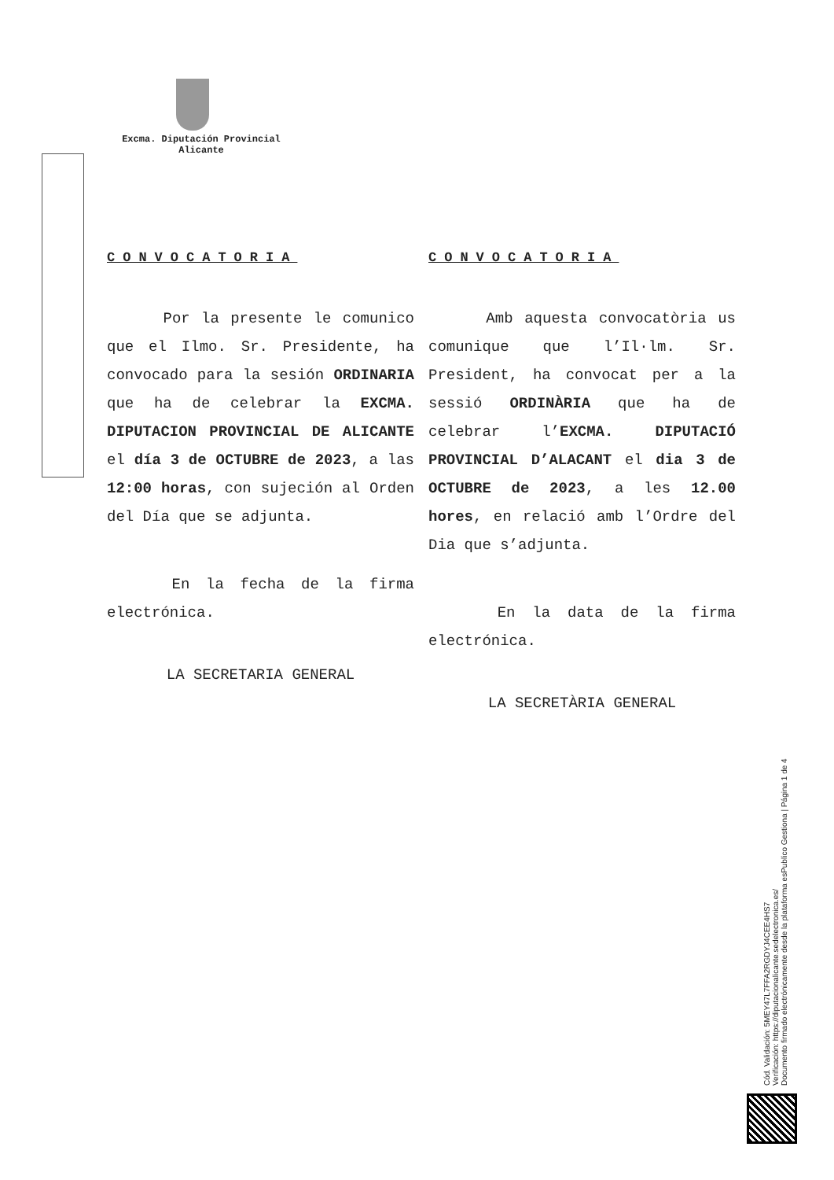Excma. Diputación Provincial
Alicante
CONVOCATORIA
Por la presente le comunico que el Ilmo. Sr. Presidente, ha convocado para la sesión ORDINARIA que ha de celebrar la EXCMA. DIPUTACION PROVINCIAL DE ALICANTE el día 3 de OCTUBRE de 2023, a las 12:00 horas, con sujeción al Orden del Día que se adjunta.
En la fecha de la firma electrónica.
LA SECRETARIA GENERAL
CONVOCATORIA
Amb aquesta convocatòria us comunique que l’Il·lm. Sr. President, ha convocat per a la sessió ORDINÀRIA que ha de celebrar l’EXCMA. DIPUTACIÓ PROVINCIAL D’ALACANT el dia 3 de OCTUBRE de 2023, a les 12.00 hores, en relació amb l’Ordre del Dia que s’adjunta.
En la data de la firma electrónica.
LA SECRETÀRIA GENERAL
Cód. Validación: 5MEY47L7FFA2RGDYJ4CEE4HS7
Verificación: https://diputacionalicante.sedelectronica.es/
Documento firmado electrónicamente desde la plataforma esPublico Gestiona | Página 1 de 4